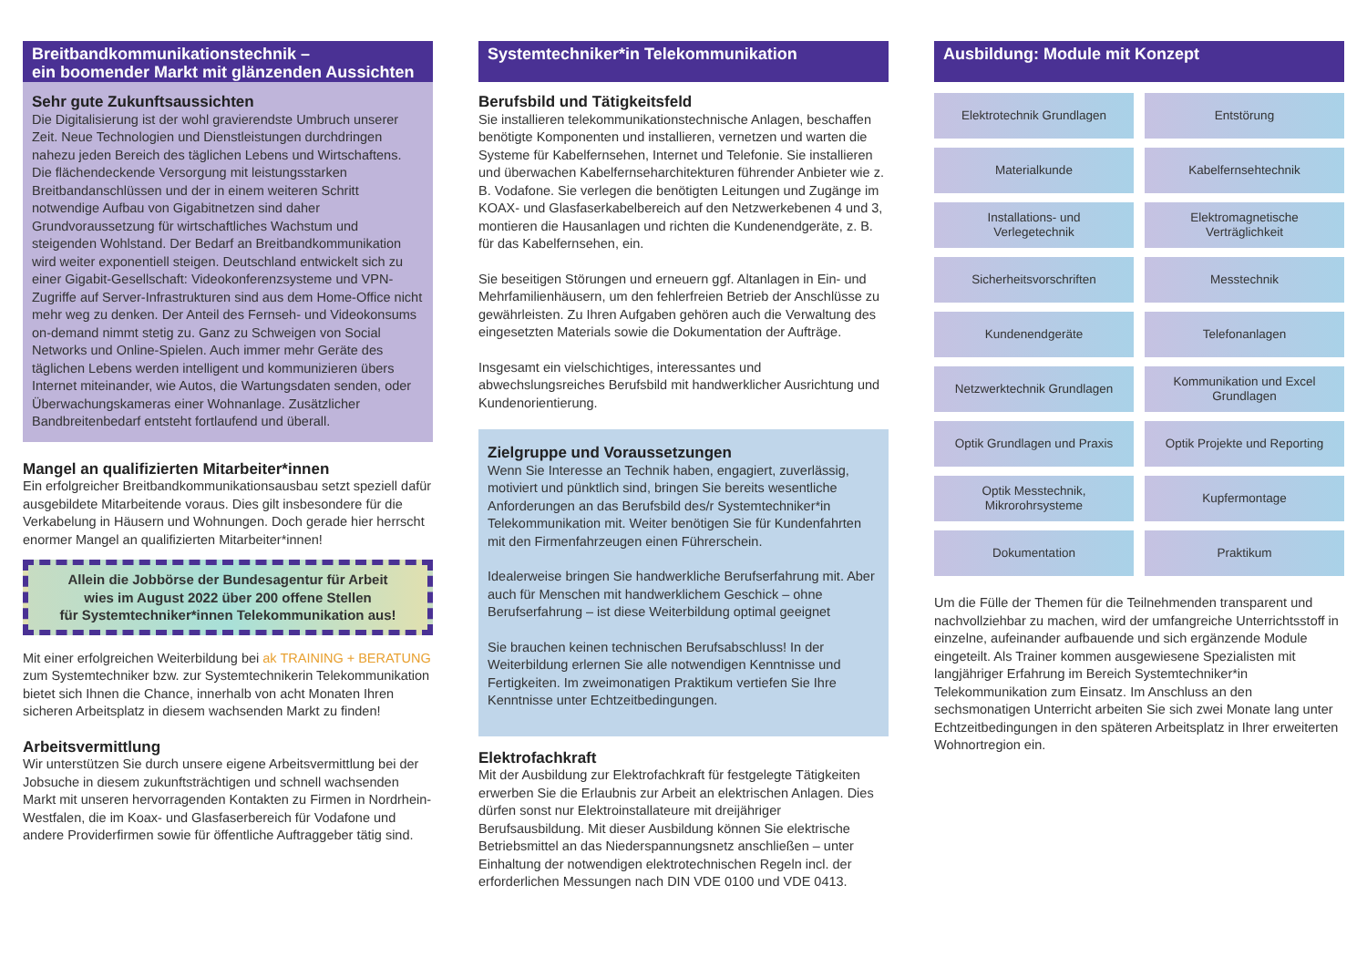Breitbandkommunikationstechnik –
ein boomender Markt mit glänzenden Aussichten
Sehr gute Zukunftsaussichten
Die Digitalisierung ist der wohl gravierendste Umbruch unserer Zeit. Neue Technologien und Dienstleistungen durchdringen nahezu jeden Bereich des täglichen Lebens und Wirtschaftens. Die flächendeckende Versorgung mit leistungsstarken Breitbandanschlüssen und der in einem weiteren Schritt notwendige Aufbau von Gigabitnetzen sind daher Grundvoraussetzung für wirtschaftliches Wachstum und steigenden Wohlstand. Der Bedarf an Breitbandkommunikation wird weiter exponentiell steigen. Deutschland entwickelt sich zu einer Gigabit-Gesellschaft: Videokonferenzsysteme und VPN-Zugriffe auf Server-Infrastrukturen sind aus dem Home-Office nicht mehr weg zu denken. Der Anteil des Fernseh- und Videokonsums on-demand nimmt stetig zu. Ganz zu Schweigen von Social Networks und Online-Spielen. Auch immer mehr Geräte des täglichen Lebens werden intelligent und kommunizieren übers Internet miteinander, wie Autos, die Wartungsdaten senden, oder Überwachungskameras einer Wohnanlage. Zusätzlicher Bandbreitenbedarf entsteht fortlaufend und überall.
Mangel an qualifizierten Mitarbeiter*innen
Ein erfolgreicher Breitbandkommunikationsausbau setzt speziell dafür ausgebildete Mitarbeitende voraus. Dies gilt insbesondere für die Verkabelung in Häusern und Wohnungen. Doch gerade hier herrscht enormer Mangel an qualifizierten Mitarbeiter*innen!
Allein die Jobbörse der Bundesagentur für Arbeit
wies im August 2022 über 200 offene Stellen
für Systemtechniker*innen Telekommunikation aus!
Mit einer erfolgreichen Weiterbildung bei ak TRAINING + BERATUNG zum Systemtechniker bzw. zur Systemtechnikerin Telekommunikation bietet sich Ihnen die Chance, innerhalb von acht Monaten Ihren sicheren Arbeitsplatz in diesem wachsenden Markt zu finden!
Arbeitsvermittlung
Wir unterstützen Sie durch unsere eigene Arbeitsvermittlung bei der Jobsuche in diesem zukunftsträchtigen und schnell wachsenden Markt mit unseren hervorragenden Kontakten zu Firmen in Nordrhein-Westfalen, die im Koax- und Glasfaserbereich für Vodafone und andere Providerfirmen sowie für öffentliche Auftraggeber tätig sind.
Systemtechniker*in Telekommunikation
Berufsbild und Tätigkeitsfeld
Sie installieren telekommunikationstechnische Anlagen, beschaffen benötigte Komponenten und installieren, vernetzen und warten die Systeme für Kabelfernsehen, Internet und Telefonie. Sie installieren und überwachen Kabelfernseharchitekturen führender Anbieter wie z. B. Vodafone. Sie verlegen die benötigten Leitungen und Zugänge im KOAX- und Glasfaserkabelbereich auf den Netzwerkebenen 4 und 3, montieren die Hausanlagen und richten die Kundenendgeräte, z. B. für das Kabelfernsehen, ein.
Sie beseitigen Störungen und erneuern ggf. Altanlagen in Ein- und Mehrfamilienhäusern, um den fehlerfreien Betrieb der Anschlüsse zu gewährleisten. Zu Ihren Aufgaben gehören auch die Verwaltung des eingesetzten Materials sowie die Dokumentation der Aufträge.
Insgesamt ein vielschichtiges, interessantes und abwechslungsreiches Berufsbild mit handwerklicher Ausrichtung und Kundenorientierung.
Zielgruppe und Voraussetzungen
Wenn Sie Interesse an Technik haben, engagiert, zuverlässig, motiviert und pünktlich sind, bringen Sie bereits wesentliche Anforderungen an das Berufsbild des/r Systemtechniker*in Telekommunikation mit. Weiter benötigen Sie für Kundenfahrten mit den Firmenfahrzeugen einen Führerschein.
Idealerweise bringen Sie handwerkliche Berufserfahrung mit. Aber auch für Menschen mit handwerklichem Geschick – ohne Berufserfahrung – ist diese Weiterbildung optimal geeignet
Sie brauchen keinen technischen Berufsabschluss! In der Weiterbildung erlernen Sie alle notwendigen Kenntnisse und Fertigkeiten. Im zweimonatigen Praktikum vertiefen Sie Ihre Kenntnisse unter Echtzeitbedingungen.
Elektrofachkraft
Mit der Ausbildung zur Elektrofachkraft für festgelegte Tätigkeiten erwerben Sie die Erlaubnis zur Arbeit an elektrischen Anlagen. Dies dürfen sonst nur Elektroinstallateure mit dreijähriger Berufsausbildung. Mit dieser Ausbildung können Sie elektrische Betriebsmittel an das Niederspannungsnetz anschließen – unter Einhaltung der notwendigen elektrotechnischen Regeln incl. der erforderlichen Messungen nach DIN VDE 0100 und VDE 0413.
Ausbildung: Module mit Konzept
Elektrotechnik Grundlagen
Entstörung
Materialkunde
Kabelfernsehtechnik
Installations- und
Verlegetechnik
Elektromagnetische
Verträglichkeit
Sicherheitsvorschriften
Messtechnik
Kundenendgeräte
Telefonanlagen
Netzwerktechnik Grundlagen
Kommunikation und Excel
Grundlagen
Optik Grundlagen und Praxis
Optik Projekte und Reporting
Optik Messtechnik,
Mikrorohrsysteme
Kupfermontage
Dokumentation
Praktikum
Um die Fülle der Themen für die Teilnehmenden transparent und nachvollziehbar zu machen, wird der umfangreiche Unterrichtsstoff in einzelne, aufeinander aufbauende und sich ergänzende Module eingeteilt. Als Trainer kommen ausgewiesene Spezialisten mit langjähriger Erfahrung im Bereich Systemtechniker*in Telekommunikation zum Einsatz. Im Anschluss an den sechsmonatigen Unterricht arbeiten Sie sich zwei Monate lang unter Echtzeitbedingungen in den späteren Arbeitsplatz in Ihrer erweiterten Wohnortregion ein.